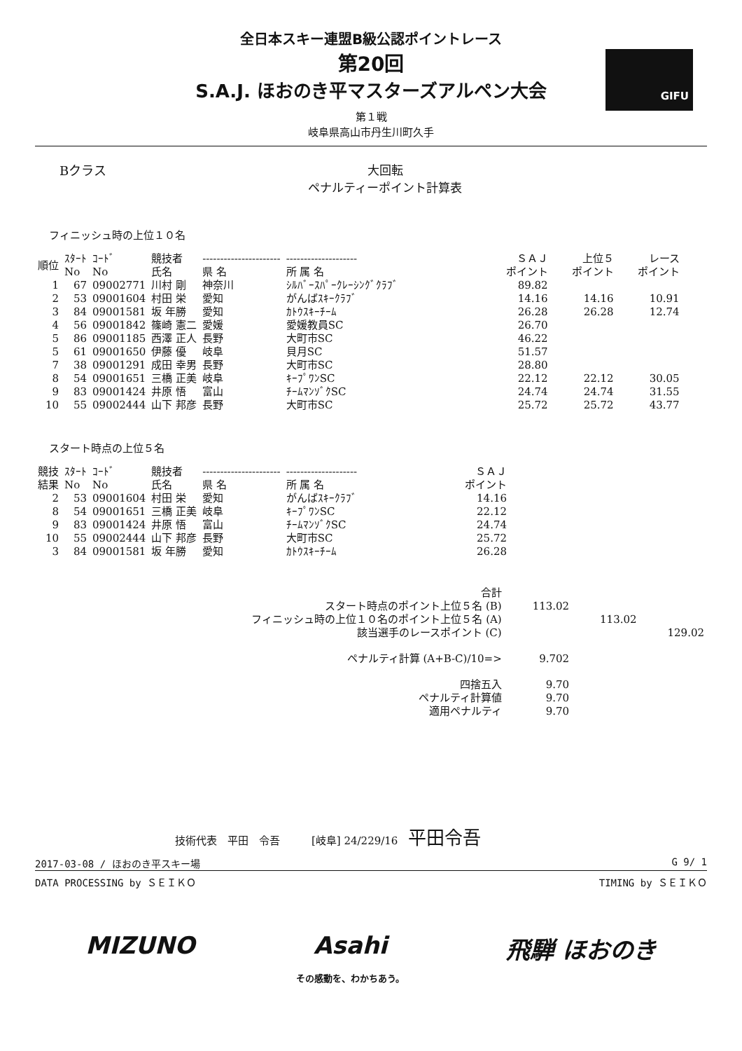全日本スキー連盟B級公認ポイントレース
第20回
S.A.J. ほおのき平マスターズアルペン大会
GIFU
第１戦
岐阜県高山市丹生川町久手
Bクラス 大回転
ペナルティーポイント計算表
フィニッシュ時の上位１０名
| 順位 | ｽﾀｰﾄ No | ｺｰﾄﾞ No | 競技者 氏名 | ---------------------- 県 名 | -------------------- 所 属 名 | ＳＡＪ ポイント | 上位５ ポイント | レース ポイント |
| --- | --- | --- | --- | --- | --- | --- | --- | --- |
| 1 | 67 | 09002771 | 川村 剛 | 神奈川 | ｼﾙﾊﾞｰｽﾊﾟｰｸﾚｰｼﾝｸﾞｸﾗﾌﾞ | 89.82 | | |
| 2 | 53 | 09001604 | 村田 栄 | 愛知 | がんばｽｷｰｸﾗﾌﾞ | 14.16 | 14.16 | 10.91 |
| 3 | 84 | 09001581 | 坂 年勝 | 愛知 | ｶﾄｳｽｷｰﾁｰﾑ | 26.28 | 26.28 | 12.74 |
| 4 | 56 | 09001842 | 篠崎 憲二 | 愛媛 | 愛媛教員SC | 26.70 | | |
| 5 | 86 | 09001185 | 西澤 正人 | 長野 | 大町市SC | 46.22 | | |
| 5 | 61 | 09001650 | 伊藤 優 | 岐阜 | 貝月SC | 51.57 | | |
| 7 | 38 | 09001291 | 成田 幸男 | 長野 | 大町市SC | 28.80 | | |
| 8 | 54 | 09001651 | 三橋 正美 | 岐阜 | ｷｰﾌﾟﾜﾝSC | 22.12 | 22.12 | 30.05 |
| 9 | 83 | 09001424 | 井原 悟 | 富山 | ﾁｰﾑﾏﾝｿﾞｸSC | 24.74 | 24.74 | 31.55 |
| 10 | 55 | 09002444 | 山下 邦彦 | 長野 | 大町市SC | 25.72 | 25.72 | 43.77 |
スタート時点の上位５名
| 競技 結果 | ｽﾀｰﾄ No | ｺｰﾄﾞ No | 競技者 氏名 | ---------------------- 県 名 | -------------------- 所 属 名 | ＳＡＪ ポイント |
| --- | --- | --- | --- | --- | --- | --- |
| 2 | 53 | 09001604 | 村田 栄 | 愛知 | がんばｽｷｰｸﾗﾌﾞ | 14.16 |
| 8 | 54 | 09001651 | 三橋 正美 | 岐阜 | ｷｰﾌﾟﾜﾝSC | 22.12 |
| 9 | 83 | 09001424 | 井原 悟 | 富山 | ﾁｰﾑﾏﾝｿﾞｸSC | 24.74 |
| 10 | 55 | 09002444 | 山下 邦彦 | 長野 | 大町市SC | 25.72 |
| 3 | 84 | 09001581 | 坂 年勝 | 愛知 | ｶﾄｳｽｷｰﾁｰﾑ | 26.28 |
| 合計 | | | |
| スタート時点のポイント上位５名 (B) | 113.02 | | |
| フィニッシュ時の上位１０名のポイント上位５名 (A) | | 113.02 | |
| 該当選手のレースポイント (C) | | | 129.02 |
| ペナルティ計算 (A+B-C)/10=> | 9.702 | | |
| 四捨五入 | 9.70 | | |
| ペナルティ計算値 | 9.70 | | |
| 適用ペナルティ | 9.70 | | |
技術代表　平田　令吾　　　[岐阜] 24/229/16　平田令吾
2017-03-08 / ほおのき平スキー場 G 9/ 1
DATA PROCESSING by ＳＥＩＫＯ TIMING by ＳＥＩＫＯ
MIZUNO Asahi
その感動を、わかちあう。 飛騨 ほおのき